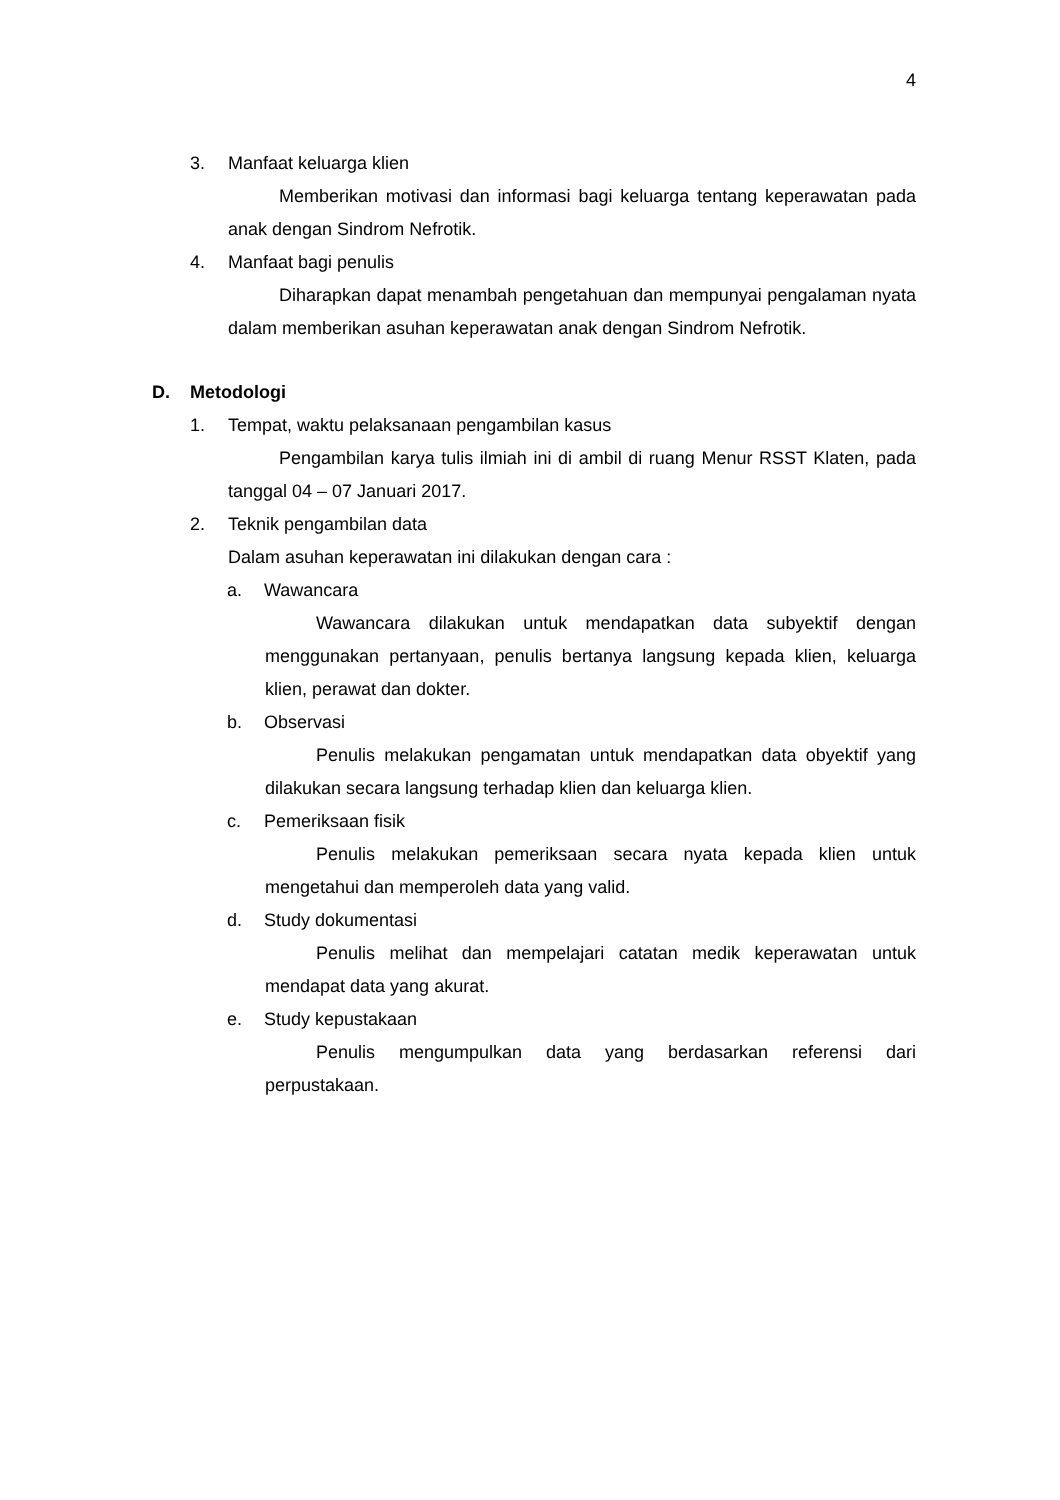4
3. Manfaat keluarga klien
Memberikan motivasi dan informasi bagi keluarga tentang keperawatan pada anak dengan Sindrom Nefrotik.
4. Manfaat bagi penulis
Diharapkan dapat menambah pengetahuan dan mempunyai pengalaman nyata dalam memberikan asuhan keperawatan anak dengan Sindrom Nefrotik.
D. Metodologi
1. Tempat, waktu pelaksanaan pengambilan kasus
Pengambilan karya tulis ilmiah ini di ambil di ruang Menur RSST Klaten, pada tanggal 04 – 07 Januari 2017.
2. Teknik pengambilan data
Dalam asuhan keperawatan ini dilakukan dengan cara :
a. Wawancara
Wawancara dilakukan untuk mendapatkan data subyektif dengan menggunakan pertanyaan, penulis bertanya langsung kepada klien, keluarga klien, perawat dan dokter.
b. Observasi
Penulis melakukan pengamatan untuk mendapatkan data obyektif yang dilakukan secara langsung terhadap klien dan keluarga klien.
c. Pemeriksaan fisik
Penulis melakukan pemeriksaan secara nyata kepada klien untuk mengetahui dan memperoleh data yang valid.
d. Study dokumentasi
Penulis melihat dan mempelajari catatan medik keperawatan untuk mendapat data yang akurat.
e. Study kepustakaan
Penulis mengumpulkan data yang berdasarkan referensi dari perpustakaan.